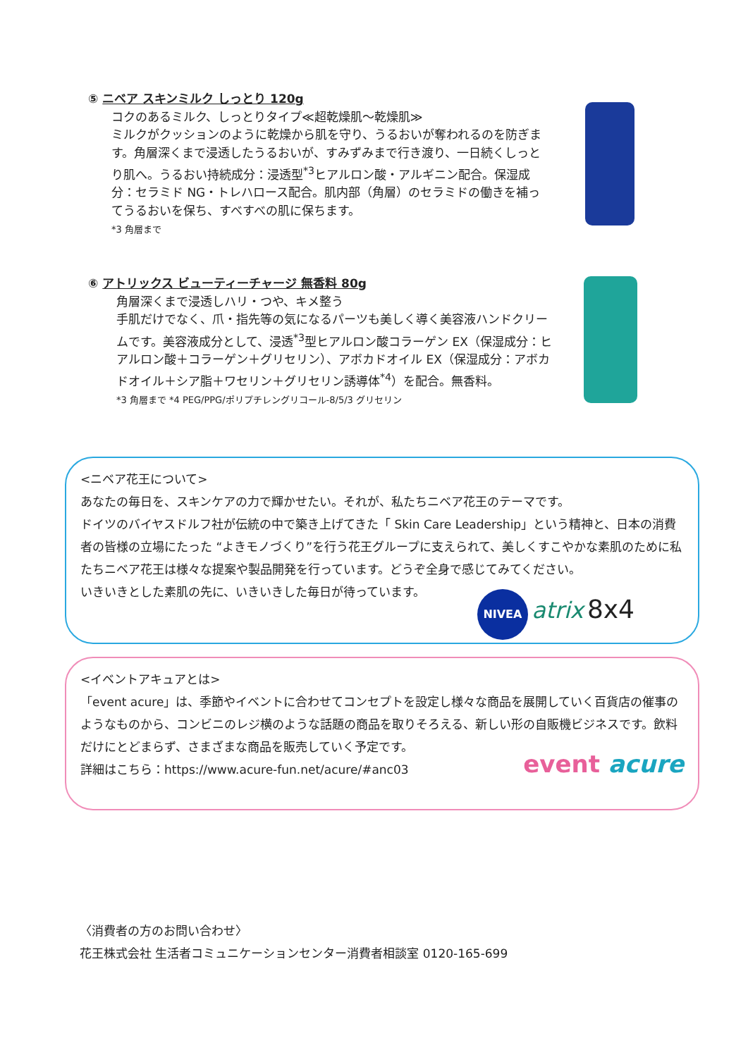⑤ ニベア スキンミルク しっとり 120g
コクのあるミルク、しっとりタイプ≪超乾燥肌～乾燥肌≫
ミルクがクッションのように乾燥から肌を守り、うるおいが奪われるのを防ぎます。角層深くまで浸透したうるおいが、すみずみまで行き渡り、一日続くしっとり肌へ。うるおい持続成分：浸透型<sup>*3</sup>ヒアルロン酸・アルギニン配合。保湿成分：セラミド NG・トレハロース配合。肌内部（角層）のセラミドの働きを補ってうるおいを保ち、すべすべの肌に保ちます。
*3 角層まで
⑥ アトリックス ビューティーチャージ 無香料 80g
角層深くまで浸透しハリ・つや、キメ整う
手肌だけでなく、爪・指先等の気になるパーツも美しく導く美容液ハンドクリームです。美容液成分として、浸透<sup>*3</sup>型ヒアルロン酸コラーゲン EX（保湿成分：ヒアルロン酸＋コラーゲン＋グリセリン）、アボカドオイル EX（保湿成分：アボカドオイル＋シア脂＋ワセリン＋グリセリン誘導体<sup>*4</sup>）を配合。無香料。
*3 角層まで *4 PEG/PPG/ポリプチレングリコール-8/5/3 グリセリン
<ニベア花王について>
あなたの毎日を、スキンケアの力で輝かせたい。それが、私たちニベア花王のテーマです。
ドイツのバイヤスドルフ社が伝統の中で築き上げてきた「 Skin Care Leadership」という精神と、日本の消費者の皆様の立場にたった “よきモノづくり”を行う花王グループに支えられて、美しくすこやかな素肌のために私たちニベア花王は様々な提案や製品開発を行っています。どうぞ全身で感じてみてください。
いきいきとした素肌の先に、いきいきした毎日が待っています。
NIVEA atrix 8x4
<イベントアキュアとは>
「event acure」は、季節やイベントに合わせてコンセプトを設定し様々な商品を展開していく百貨店の催事のようなものから、コンビニのレジ横のような話題の商品を取りそろえる、新しい形の自販機ビジネスです。飲料だけにとどまらず、さまざまな商品を販売していく予定です。
詳細はこちら：https://www.acure-fun.net/acure/#anc03 event acure
〈消費者の方のお問い合わせ〉
花王株式会社 生活者コミュニケーションセンター消費者相談室 0120-165-699